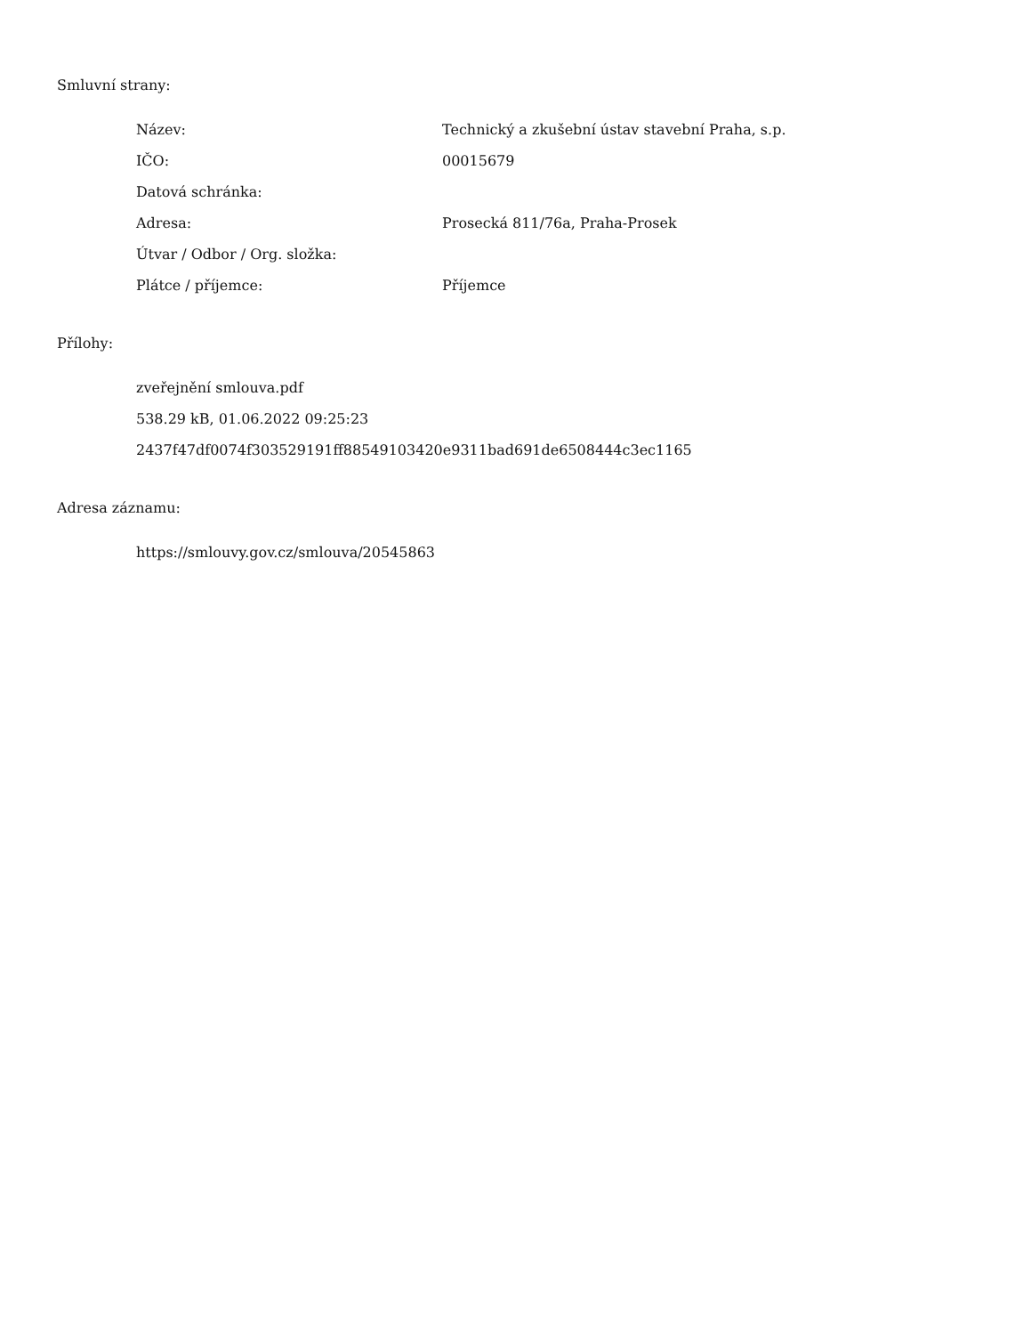Smluvní strany:
| Název: | Technický a zkušební ústav stavební Praha, s.p. |
| IČO: | 00015679 |
| Datová schránka: | |
| Adresa: | Prosecká 811/76a, Praha-Prosek |
| Útvar / Odbor / Org. složka: | |
| Plátce / příjemce: | Příjemce |
Přílohy:
zveřejnění smlouva.pdf
538.29 kB, 01.06.2022 09:25:23
2437f47df0074f303529191ff88549103420e9311bad691de6508444c3ec1165
Adresa záznamu:
https://smlouvy.gov.cz/smlouva/20545863